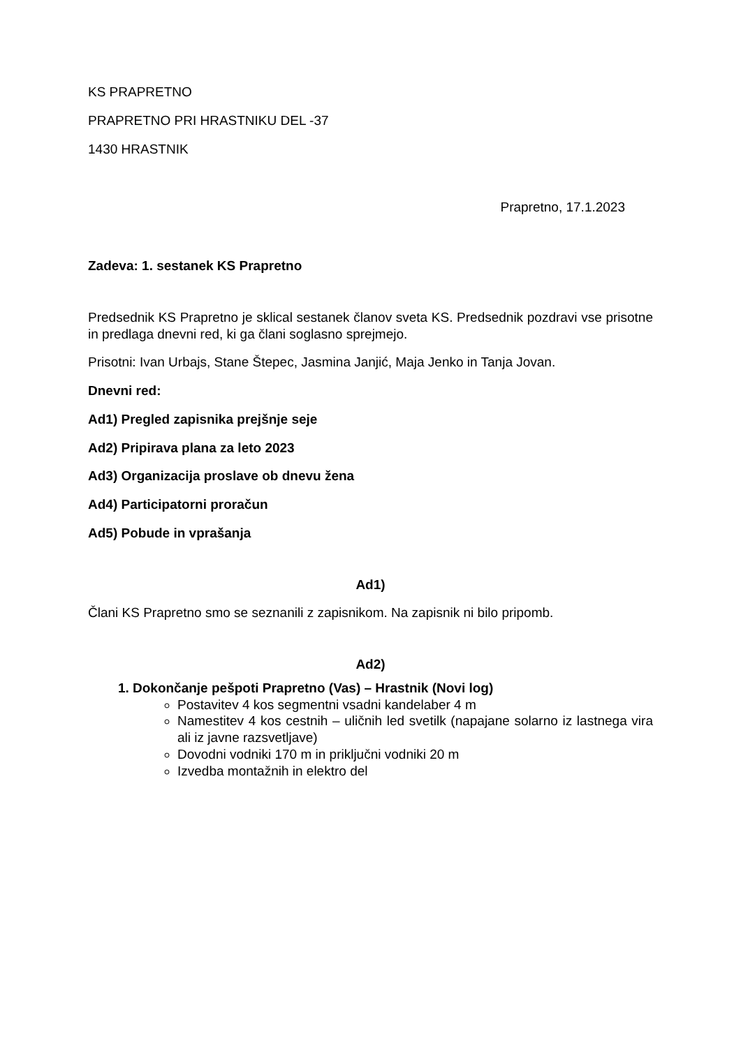KS PRAPRETNO
PRAPRETNO PRI HRASTNIKU DEL -37
1430 HRASTNIK
Prapretno, 17.1.2023
Zadeva: 1. sestanek KS Prapretno
Predsednik KS Prapretno je sklical sestanek članov sveta KS. Predsednik pozdravi vse prisotne in predlaga dnevni red, ki ga člani soglasno sprejmejo.
Prisotni: Ivan Urbajs, Stane Štepec, Jasmina Janjić, Maja Jenko in Tanja Jovan.
Dnevni red:
Ad1) Pregled zapisnika prejšnje seje
Ad2) Pripirava plana za leto 2023
Ad3) Organizacija proslave ob dnevu žena
Ad4) Participatorni proračun
Ad5) Pobude in vprašanja
Ad1)
Člani KS Prapretno smo se seznanili z zapisnikom. Na zapisnik ni bilo pripomb.
Ad2)
1. Dokončanje pešpoti Prapretno (Vas) – Hrastnik (Novi log)
Postavitev 4 kos segmentni vsadni kandelaber 4 m
Namestitev 4 kos cestnih – uličnih led svetilk (napajane solarno iz lastnega vira ali iz javne razsvetljave)
Dovodni vodniki 170 m in priključni vodniki 20 m
Izvedba montažnih in elektro del